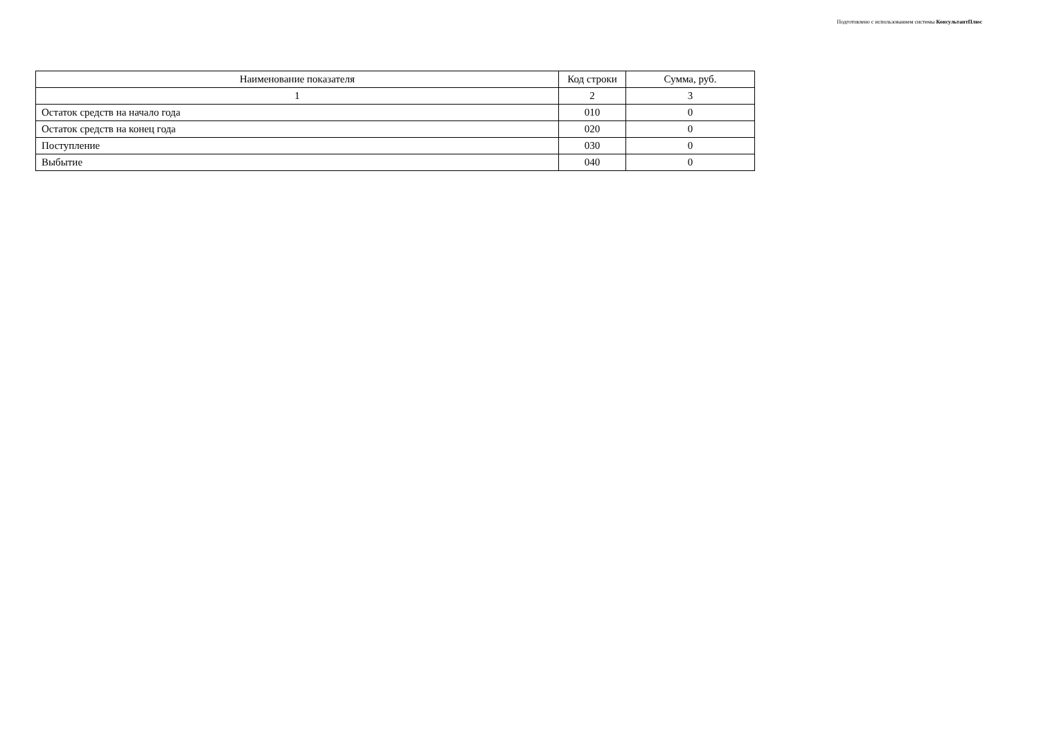Подготовлено с использованием системы КонсультантПлюс
| Наименование показателя | Код строки | Сумма, руб. |
| --- | --- | --- |
| 1 | 2 | 3 |
| Остаток средств на начало года | 010 | 0 |
| Остаток средств на конец года | 020 | 0 |
| Поступление | 030 | 0 |
| Выбытие | 040 | 0 |